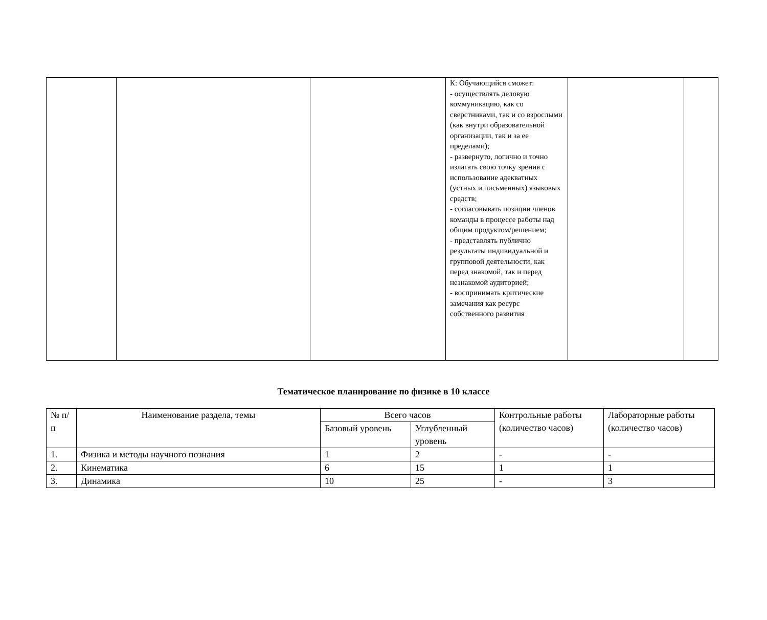| | | | К: Обучающийся сможет: - осуществлять деловую коммуникацию, как со сверстниками, так и со взрослыми (как внутри образовательной организации, так и за ее пределами); - развернуто, логично и точно излагать свою точку зрения с использование адекватных (устных и письменных) языковых средств; - согласовывать позиции членов команды в процессе работы над общим продуктом/решением; - представлять публично результаты индивидуальной и групповой деятельности, как перед знакомой, так и перед незнакомой аудиторией; - воспринимать критические замечания как ресурс собственного развития | | |
Тематическое планирование по физике в 10 классе
| № п/п | Наименование раздела, темы | Всего часов | | Контрольные работы (количество часов) | Лабораторные работы (количество часов) |
| --- | --- | --- | --- | --- | --- |
| | | Базовый уровень | Углубленный уровень | | |
| 1. | Физика и методы научного познания | 1 | 2 | - | - |
| 2. | Кинематика | 6 | 15 | 1 | 1 |
| 3. | Динамика | 10 | 25 | - | 3 |